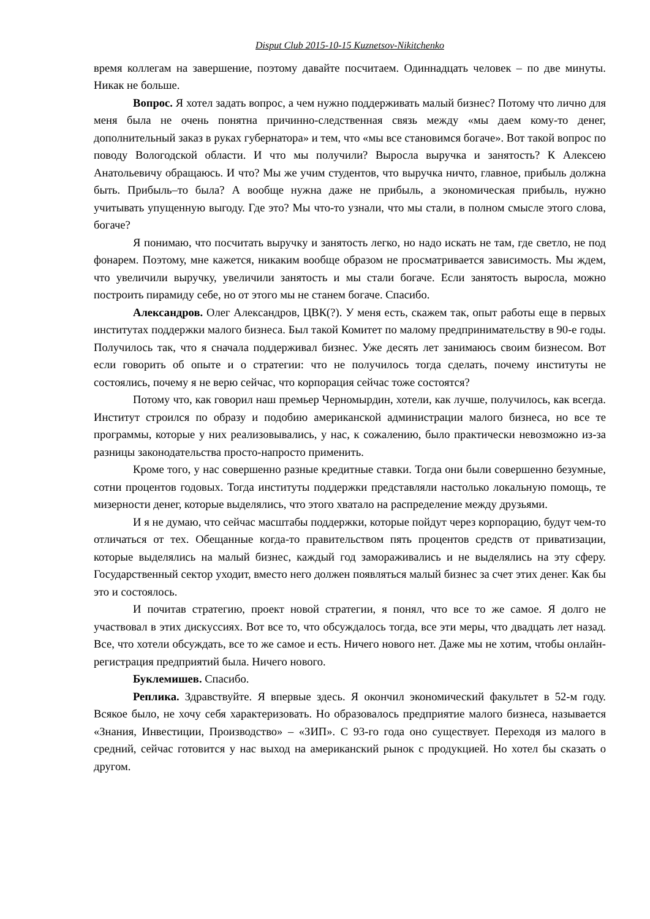Disput Club 2015-10-15 Kuznetsov-Nikitchenko
время коллегам на завершение, поэтому давайте посчитаем. Одиннадцать человек – по две минуты. Никак не больше.
Вопрос. Я хотел задать вопрос, а чем нужно поддерживать малый бизнес? Потому что лично для меня была не очень понятна причинно-следственная связь между «мы даем кому-то денег, дополнительный заказ в руках губернатора» и тем, что «мы все становимся богаче». Вот такой вопрос по поводу Вологодской области. И что мы получили? Выросла выручка и занятость? К Алексею Анатольевичу обращаюсь. И что? Мы же учим студентов, что выручка ничто, главное, прибыль должна быть. Прибыль–то была? А вообще нужна даже не прибыль, а экономическая прибыль, нужно учитывать упущенную выгоду. Где это? Мы что-то узнали, что мы стали, в полном смысле этого слова, богаче?
Я понимаю, что посчитать выручку и занятость легко, но надо искать не там, где светло, не под фонарем. Поэтому, мне кажется, никаким вообще образом не просматривается зависимость. Мы ждем, что увеличили выручку, увеличили занятость и мы стали богаче. Если занятость выросла, можно построить пирамиду себе, но от этого мы не станем богаче. Спасибо.
Александров. Олег Александров, ЦВК(?). У меня есть, скажем так, опыт работы еще в первых институтах поддержки малого бизнеса. Был такой Комитет по малому предпринимательству в 90-е годы. Получилось так, что я сначала поддерживал бизнес. Уже десять лет занимаюсь своим бизнесом. Вот если говорить об опыте и о стратегии: что не получилось тогда сделать, почему институты не состоялись, почему я не верю сейчас, что корпорация сейчас тоже состоятся?
Потому что, как говорил наш премьер Черномырдин, хотели, как лучше, получилось, как всегда. Институт строился по образу и подобию американской администрации малого бизнеса, но все те программы, которые у них реализовывались, у нас, к сожалению, было практически невозможно из-за разницы законодательства просто-напросто применить.
Кроме того, у нас совершенно разные кредитные ставки. Тогда они были совершенно безумные, сотни процентов годовых. Тогда институты поддержки представляли настолько локальную помощь, те мизерности денег, которые выделялись, что этого хватало на распределение между друзьями.
И я не думаю, что сейчас масштабы поддержки, которые пойдут через корпорацию, будут чем-то отличаться от тех. Обещанные когда-то правительством пять процентов средств от приватизации, которые выделялись на малый бизнес, каждый год замораживались и не выделялись на эту сферу. Государственный сектор уходит, вместо него должен появляться малый бизнес за счет этих денег. Как бы это и состоялось.
И почитав стратегию, проект новой стратегии, я понял, что все то же самое. Я долго не участвовал в этих дискуссиях. Вот все то, что обсуждалось тогда, все эти меры, что двадцать лет назад. Все, что хотели обсуждать, все то же самое и есть. Ничего нового нет. Даже мы не хотим, чтобы онлайн-регистрация предприятий была. Ничего нового.
Буклемишев. Спасибо.
Реплика. Здравствуйте. Я впервые здесь. Я окончил экономический факультет в 52-м году. Всякое было, не хочу себя характеризовать. Но образовалось предприятие малого бизнеса, называется «Знания, Инвестиции, Производство» – «ЗИП». С 93-го года оно существует. Переходя из малого в средний, сейчас готовится у нас выход на американский рынок с продукцией. Но хотел бы сказать о другом.